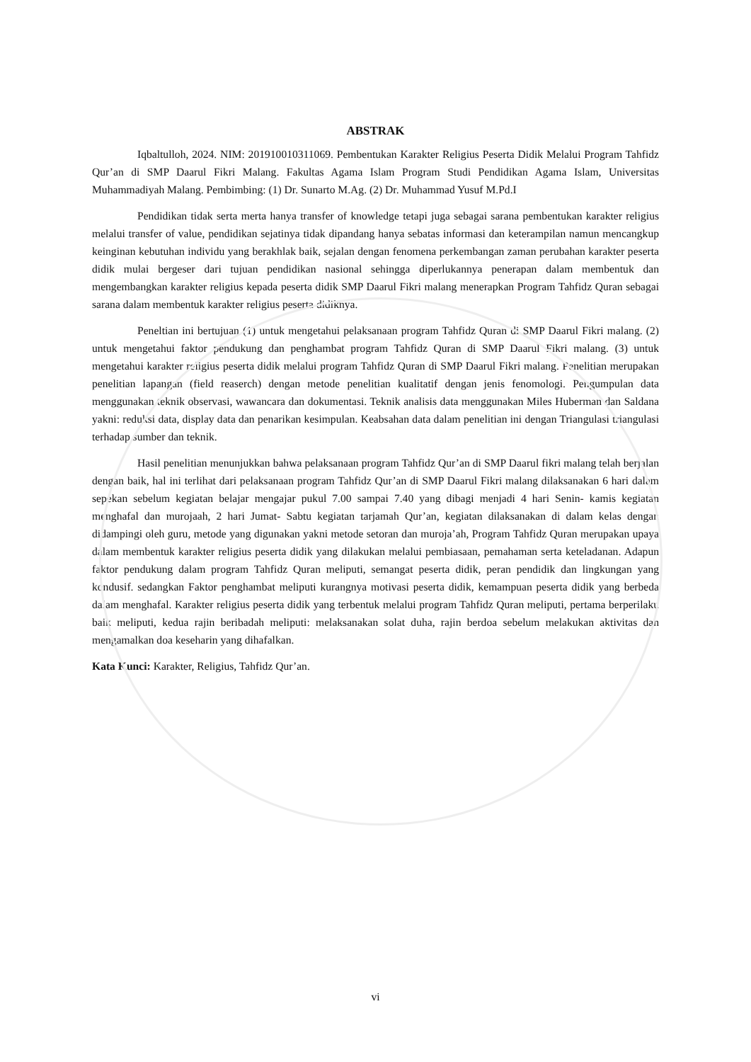ABSTRAK
Iqbaltulloh, 2024. NIM: 201910010311069. Pembentukan Karakter Religius Peserta Didik Melalui Program Tahfidz Qur’an di SMP Daarul Fikri Malang. Fakultas Agama Islam Program Studi Pendidikan Agama Islam, Universitas Muhammadiyah Malang. Pembimbing: (1) Dr. Sunarto M.Ag. (2) Dr. Muhammad Yusuf M.Pd.I
Pendidikan tidak serta merta hanya transfer of knowledge tetapi juga sebagai sarana pembentukan karakter religius melalui transfer of value, pendidikan sejatinya tidak dipandang hanya sebatas informasi dan keterampilan namun mencangkup keinginan kebutuhan individu yang berakhlak baik, sejalan dengan fenomena perkembangan zaman perubahan karakter peserta didik mulai bergeser dari tujuan pendidikan nasional sehingga diperlukannya penerapan dalam membentuk dan mengembangkan karakter religius kepada peserta didik SMP Daarul Fikri malang menerapkan Program Tahfidz Quran sebagai sarana dalam membentuk karakter religius peserta didiknya.
Peneltian ini bertujuan (1) untuk mengetahui pelaksanaan program Tahfidz Quran di SMP Daarul Fikri malang. (2) untuk mengetahui faktor pendukung dan penghambat program Tahfidz Quran di SMP Daarul Fikri malang. (3) untuk mengetahui karakter religius peserta didik melalui program Tahfidz Quran di SMP Daarul Fikri malang. Penelitian merupakan penelitian lapangan (field reaserch) dengan metode penelitian kualitatif dengan jenis fenomologi. Pengumpulan data menggunakan teknik observasi, wawancara dan dokumentasi. Teknik analisis data menggunakan Miles Huberman dan Saldana yakni: reduksi data, display data dan penarikan kesimpulan. Keabsahan data dalam penelitian ini dengan Triangulasi triangulasi terhadap sumber dan teknik.
Hasil penelitian menunjukkan bahwa pelaksanaan program Tahfidz Qur’an di SMP Daarul fikri malang telah berjalan dengan baik, hal ini terlihat dari pelaksanaan program Tahfidz Qur’an di SMP Daarul Fikri malang dilaksanakan 6 hari dalam sepekan sebelum kegiatan belajar mengajar pukul 7.00 sampai 7.40 yang dibagi menjadi 4 hari Senin- kamis kegiatan menghafal dan murojaah, 2 hari Jumat- Sabtu kegiatan tarjamah Qur’an, kegiatan dilaksanakan di dalam kelas dengan didampingi oleh guru, metode yang digunakan yakni metode setoran dan muroja’ah, Program Tahfidz Quran merupakan upaya dalam membentuk karakter religius peserta didik yang dilakukan melalui pembiasaan, pemahaman serta keteladanan. Adapun faktor pendukung dalam program Tahfidz Quran meliputi, semangat peserta didik, peran pendidik dan lingkungan yang kondusif. sedangkan Faktor penghambat meliputi kurangnya motivasi peserta didik, kemampuan peserta didik yang berbeda dalam menghafal. Karakter religius peserta didik yang terbentuk melalui program Tahfidz Quran meliputi, pertama berperilaku baik meliputi, kedua rajin beribadah meliputi: melaksanakan solat duha, rajin berdoa sebelum melakukan aktivitas dan mengamalkan doa keseharin yang dihafalkan.
Kata Kunci: Karakter, Religius, Tahfidz Qur’an.
vi